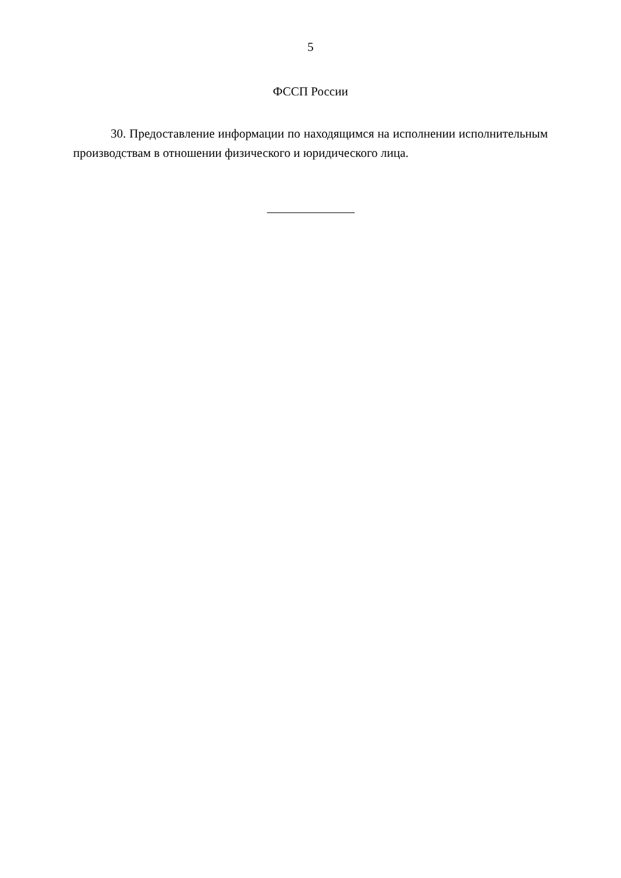5
ФССП России
30. Предоставление информации по находящимся на исполнении исполнительным производствам в отношении физического и юридического лица.